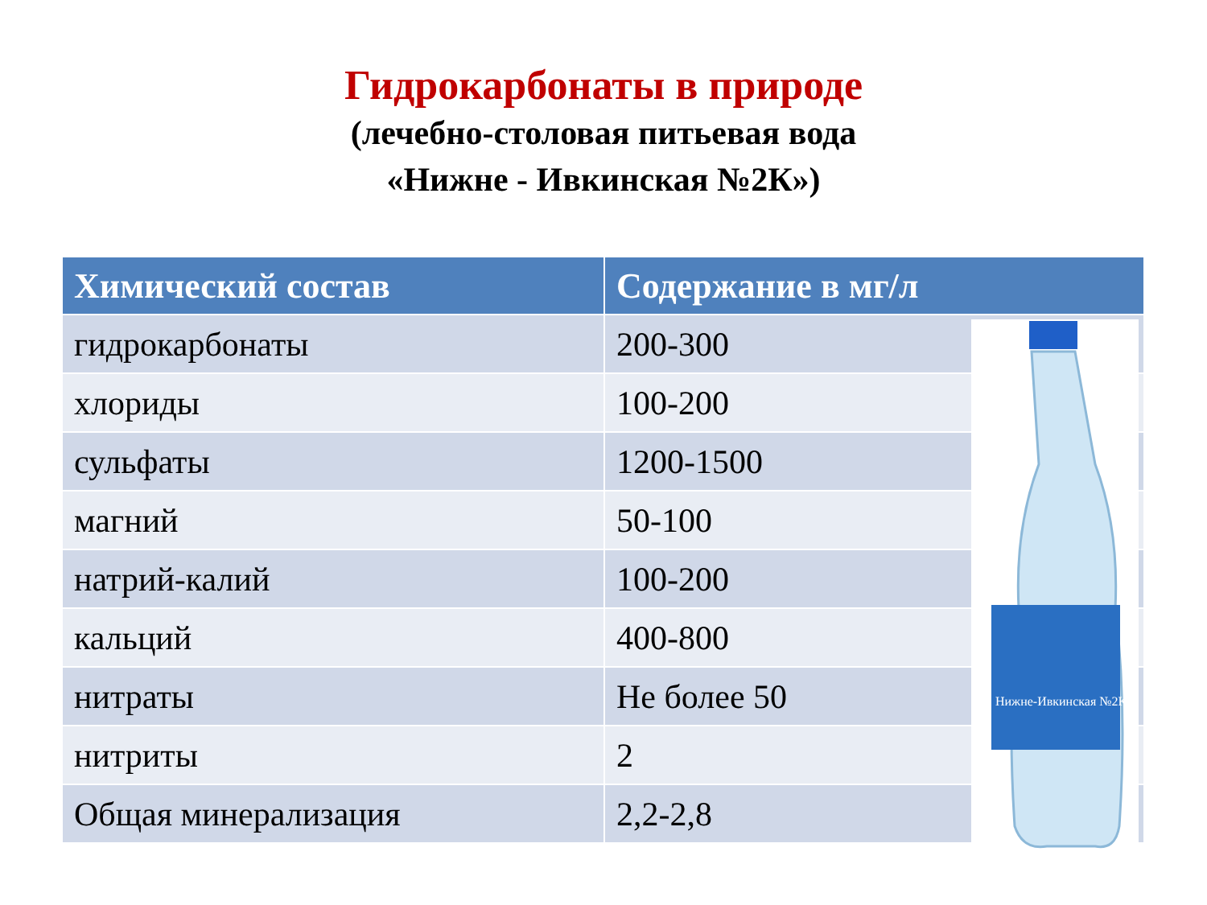Гидрокарбонаты в природе
(лечебно-столовая питьевая вода
«Нижне - Ивкинская №2К»)
| Химический состав | Содержание в мг/л |
| --- | --- |
| гидрокарбонаты | 200-300 |
| хлориды | 100-200 |
| сульфаты | 1200-1500 |
| магний | 50-100 |
| натрий-калий | 100-200 |
| кальций | 400-800 |
| нитраты | Не более 50 |
| нитриты | 2 |
| Общая минерализация | 2,2-2,8 |
Нижне-Ивкинская №2К